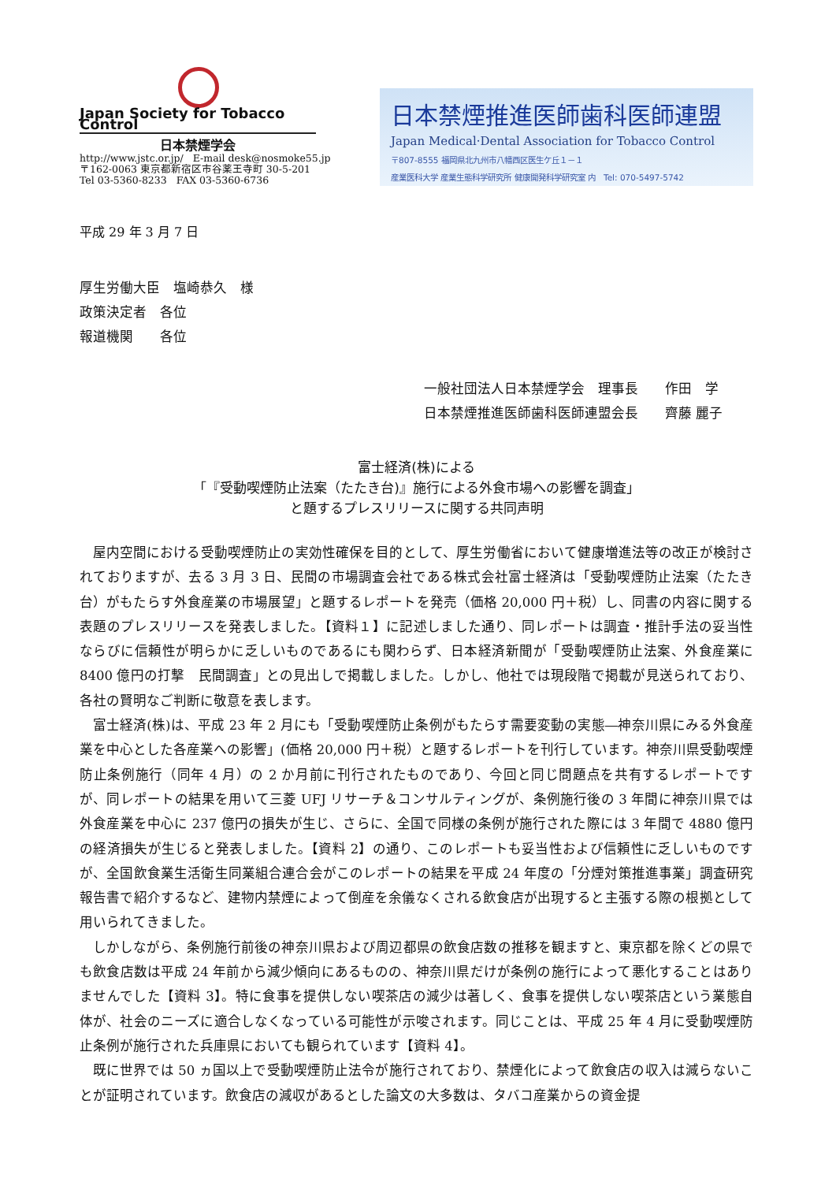Japan Society for Tobacco Control
日本禁煙学会
http://www.jstc.or.jp/ E-mail desk@nosmoke55.jp
〒162-0063 東京都新宿区市谷薬王寺町 30-5-201
Tel 03-5360-8233 FAX 03-5360-6736
日本禁煙推進医師歯科医師連盟
Japan Medical·Dental Association for Tobacco Control
〒807-8555 福岡県北九州市八幡西区医生ケ丘１－１
産業医科大学 産業生態科学研究所 健康開発科学研究室 内 Tel: 070-5497-5742
平成 29 年 3 月 7 日
厚生労働大臣　塩崎恭久　様
政策決定者　各位
報道機関　　各位
一般社団法人日本禁煙学会　理事長　　作田　学
日本禁煙推進医師歯科医師連盟会長　　齊藤 麗子
富士経済(株)による
「『受動喫煙防止法案（たたき台)』施行による外食市場への影響を調査」
と題するプレスリリースに関する共同声明
屋内空間における受動喫煙防止の実効性確保を目的として、厚生労働省において健康増進法等の改正が検討されておりますが、去る 3 月 3 日、民間の市場調査会社である株式会社富士経済は「受動喫煙防止法案（たたき台）がもたらす外食産業の市場展望」と題するレポートを発売（価格 20,000 円＋税）し、同書の内容に関する表題のプレスリリースを発表しました。【資料１】に記述しました通り、同レポートは調査・推計手法の妥当性ならびに信頼性が明らかに乏しいものであるにも関わらず、日本経済新聞が「受動喫煙防止法案、外食産業に 8400 億円の打撃　民間調査」との見出しで掲載しました。しかし、他社では現段階で掲載が見送られており、各社の賢明なご判断に敬意を表します。
富士経済(株)は、平成 23 年 2 月にも「受動喫煙防止条例がもたらす需要変動の実態―神奈川県にみる外食産業を中心とした各産業への影響」(価格 20,000 円＋税）と題するレポートを刊行しています。神奈川県受動喫煙防止条例施行（同年 4 月）の 2 か月前に刊行されたものであり、今回と同じ問題点を共有するレポートですが、同レポートの結果を用いて三菱 UFJ リサーチ＆コンサルティングが、条例施行後の 3 年間に神奈川県では外食産業を中心に 237 億円の損失が生じ、さらに、全国で同様の条例が施行された際には 3 年間で 4880 億円の経済損失が生じると発表しました。【資料 2】の通り、このレポートも妥当性および信頼性に乏しいものですが、全国飲食業生活衛生同業組合連合会がこのレポートの結果を平成 24 年度の「分煙対策推進事業」調査研究報告書で紹介するなど、建物内禁煙によって倒産を余儀なくされる飲食店が出現すると主張する際の根拠として用いられてきました。
しかしながら、条例施行前後の神奈川県および周辺都県の飲食店数の推移を観ますと、東京都を除くどの県でも飲食店数は平成 24 年前から減少傾向にあるものの、神奈川県だけが条例の施行によって悪化することはありませんでした【資料 3】。特に食事を提供しない喫茶店の減少は著しく、食事を提供しない喫茶店という業態自体が、社会のニーズに適合しなくなっている可能性が示唆されます。同じことは、平成 25 年 4 月に受動喫煙防止条例が施行された兵庫県においても観られています【資料 4】。
既に世界では 50 ヵ国以上で受動喫煙防止法令が施行されており、禁煙化によって飲食店の収入は減らないことが証明されています。飲食店の減収があるとした論文の大多数は、タバコ産業からの資金提